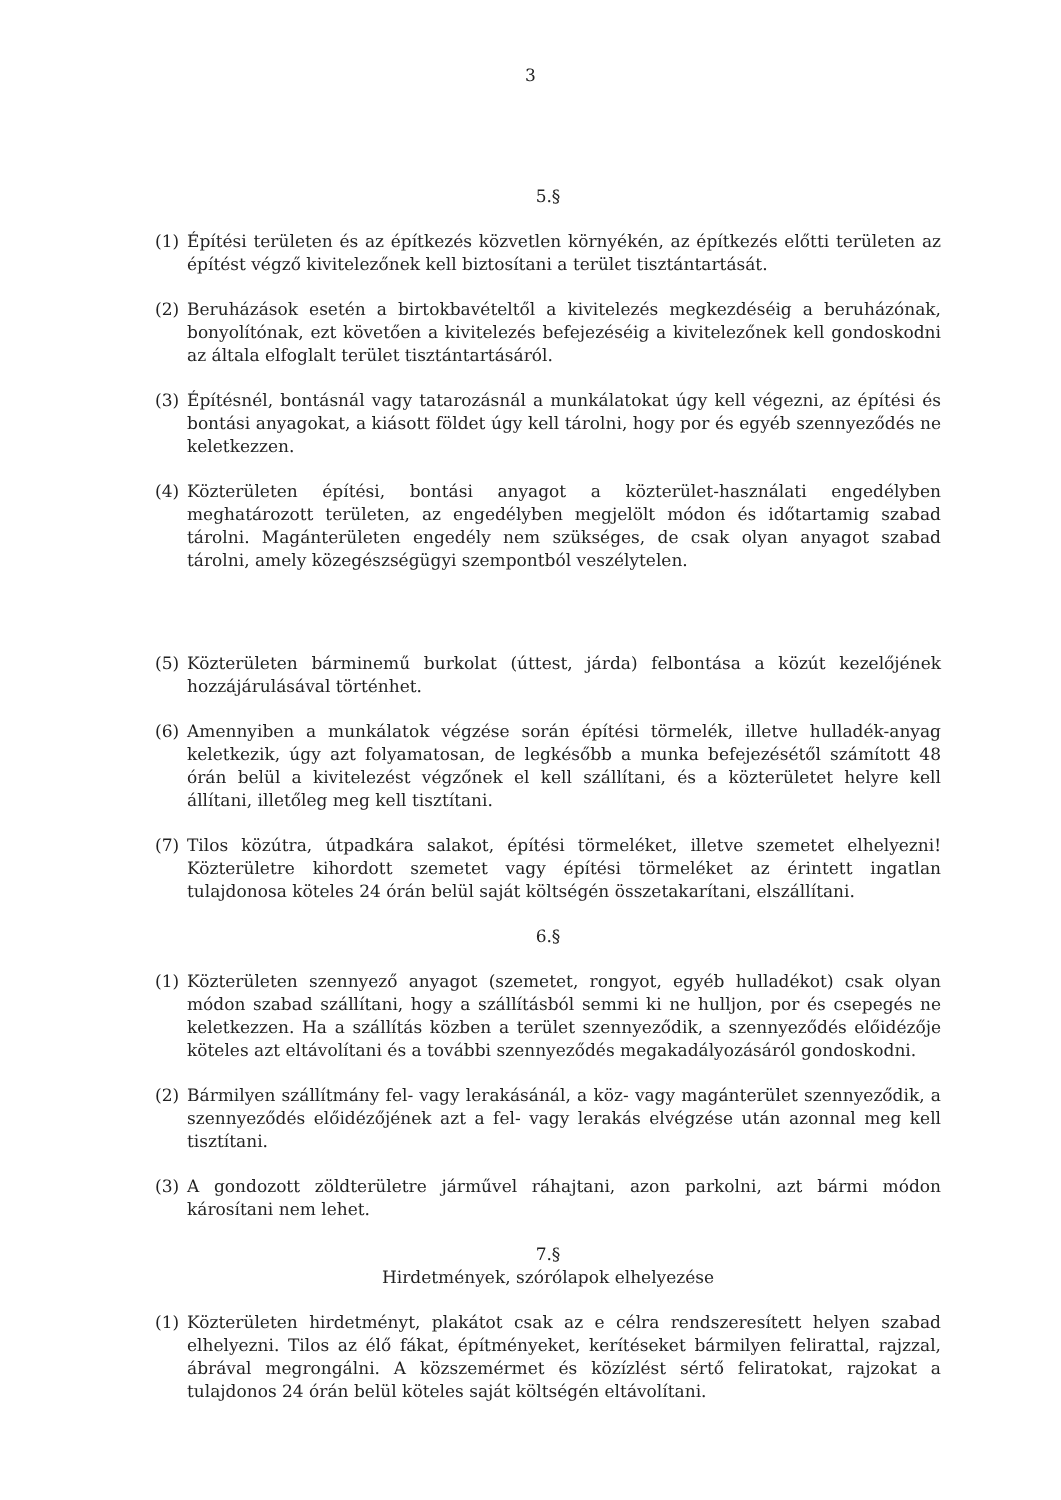3
5.§
(1) Építési területen és az építkezés közvetlen környékén, az építkezés előtti területen az építést végző kivitelezőnek kell biztosítani a terület tisztántartását.
(2) Beruházások esetén a birtokbavételtől a kivitelezés megkezdéséig a beruházónak, bonyolítónak, ezt követően a kivitelezés befejezéséig a kivitelezőnek kell gondoskodni az általa elfoglalt terület tisztántartásáról.
(3) Építésnél, bontásnál vagy tatarozásnál a munkálatokat úgy kell végezni, az építési és bontási anyagokat, a kiásott földet úgy kell tárolni, hogy por és egyéb szennyeződés ne keletkezzen.
(4) Közterületen építési, bontási anyagot a közterület-használati engedélyben meghatározott területen, az engedélyben megjelölt módon és időtartamig szabad tárolni. Magánterületen engedély nem szükséges, de csak olyan anyagot szabad tárolni, amely közegészségügyi szempontból veszélytelen.
(5) Közterületen bárminemű burkolat (úttest, járda) felbontása a közút kezelőjének hozzájárulásával történhet.
(6) Amennyiben a munkálatok végzése során építési törmelék, illetve hulladék-anyag keletkezik, úgy azt folyamatosan, de legkésőbb a munka befejezésétől számított 48 órán belül a kivitelezést végzőnek el kell szállítani, és a közterületet helyre kell állítani, illetőleg meg kell tisztítani.
(7) Tilos közútra, útpadkára salakot, építési törmeléket, illetve szemetet elhelyezni! Közterületre kihordott szemetet vagy építési törmeléket az érintett ingatlan tulajdonosa köteles 24 órán belül saját költségén összetakarítani, elszállítani.
6.§
(1) Közterületen szennyező anyagot (szemetet, rongyot, egyéb hulladékot) csak olyan módon szabad szállítani, hogy a szállításból semmi ki ne hulljon, por és csepegés ne keletkezzen. Ha a szállítás közben a terület szennyeződik, a szennyeződés előidézője köteles azt eltávolítani és a további szennyeződés megakadályozásáról gondoskodni.
(2) Bármilyen szállítmány fel- vagy lerakásánál, a köz- vagy magánterület szennyeződik, a szennyeződés előidézőjének azt a fel- vagy lerakás elvégzése után azonnal meg kell tisztítani.
(3) A gondozott zöldterületre járművel ráhajtani, azon parkolni, azt bármi módon károsítani nem lehet.
7.§
Hirdetmények, szórólapok elhelyezése
(1) Közterületen hirdetményt, plakátot csak az e célra rendszeresített helyen szabad elhelyezni. Tilos az élő fákat, építményeket, kerítéseket bármilyen felirattal, rajzzal, ábrával megrongálni. A közszemérmet és közízlést sértő feliratokat, rajzokat a tulajdonos 24 órán belül köteles saját költségén eltávolítani.